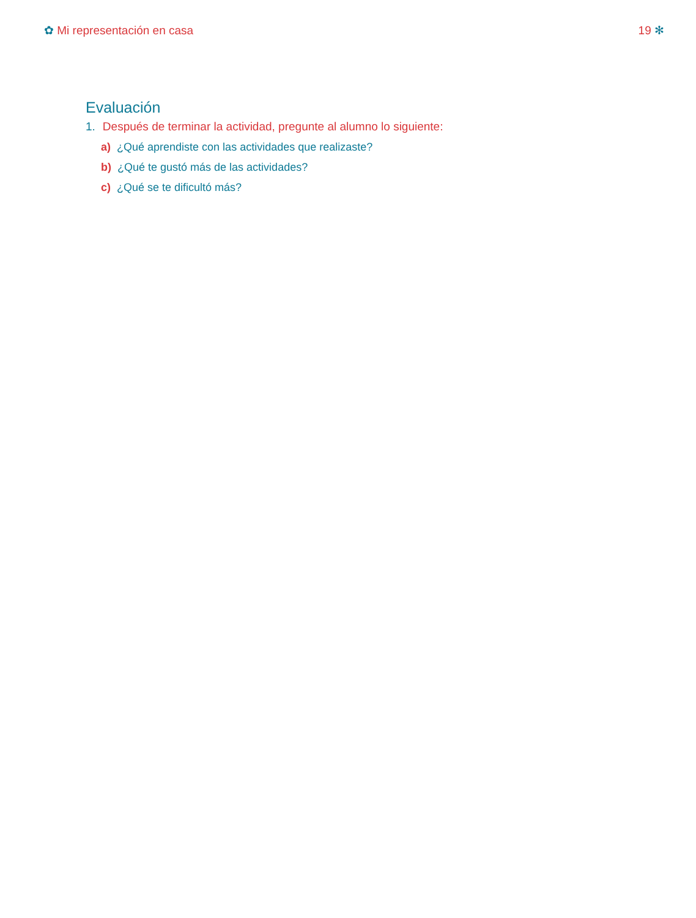✿ Mi representación en casa 19 ✻
Evaluación
1. Después de terminar la actividad, pregunte al alumno lo siguiente:
a) ¿Qué aprendiste con las actividades que realizaste?
b) ¿Qué te gustó más de las actividades?
c) ¿Qué se te dificultó más?